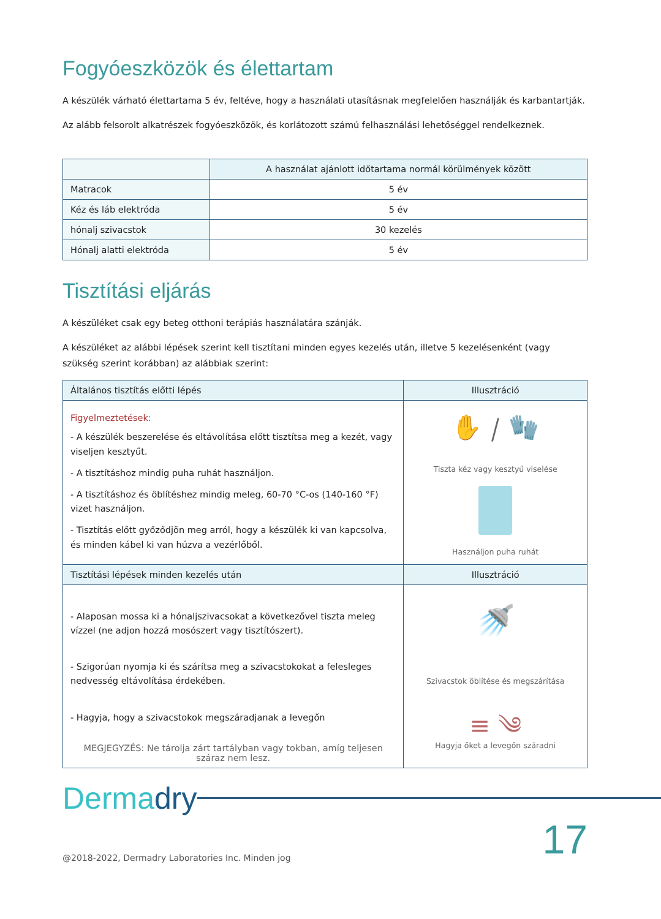Fogyóeszközök és élettartam
A készülék várható élettartama 5 év, feltéve, hogy a használati utasításnak megfelelően használják és karbantartják.
Az alább felsorolt alkatrészek fogyóeszközök, és korlátozott számú felhasználási lehetőséggel rendelkeznek.
| | A használat ajánlott időtartama normál körülmények között |
| --- | --- |
| Matracok | 5 év |
| Kéz és láb elektróda | 5 év |
| hónalj szivacstok | 30 kezelés |
| Hónalj alatti elektróda | 5 év |
Tisztítási eljárás
A készüléket csak egy beteg otthoni terápiás használatára szánják.
A készüléket az alábbi lépések szerint kell tisztítani minden egyes kezelés után, illetve 5 kezelésenként (vagy szükség szerint korábban) az alábbiak szerint:
| Általános tisztítás előtti lépés | Illusztráció |
| --- | --- |
| Figyelmeztetések: - A készülék beszerelése és eltávolítása előtt tisztítsa meg a kezét, vagy viseljen kesztyűt. - A tisztításhoz mindig puha ruhát használjon. - A tisztításhoz és öblítéshez mindig meleg, 60-70 °C-os (140-160 °F) vizet használjon. - Tisztítás előtt győződjön meg arról, hogy a készülék ki van kapcsolva, és minden kábel ki van húzva a vezérlőből. | ✋ ⧸ 🧤 Tiszta kéz vagy kesztyű viselése Használjon puha ruhát |
| Tisztítási lépések minden kezelés után | Illusztráció |
| - Alaposan mossa ki a hónaljszivacsokat a következővel tiszta meleg vízzel (ne adjon hozzá mosószert vagy tisztítószert). - Szigorúan nyomja ki és szárítsa meg a szivacstokokat a felesleges nedvesség eltávolítása érdekében. - Hagyja, hogy a szivacstokok megszáradjanak a levegőn MEGJEGYZÉS: Ne tárolja zárt tartályban vagy tokban, amíg teljesen száraz nem lesz. | 🚿 Szivacstok öblítése és megszárítása ≡ ༄ Hagyja őket a levegőn száradni |
Dermadry
@2018-2022, Dermadry Laboratories Inc. Minden jog
17